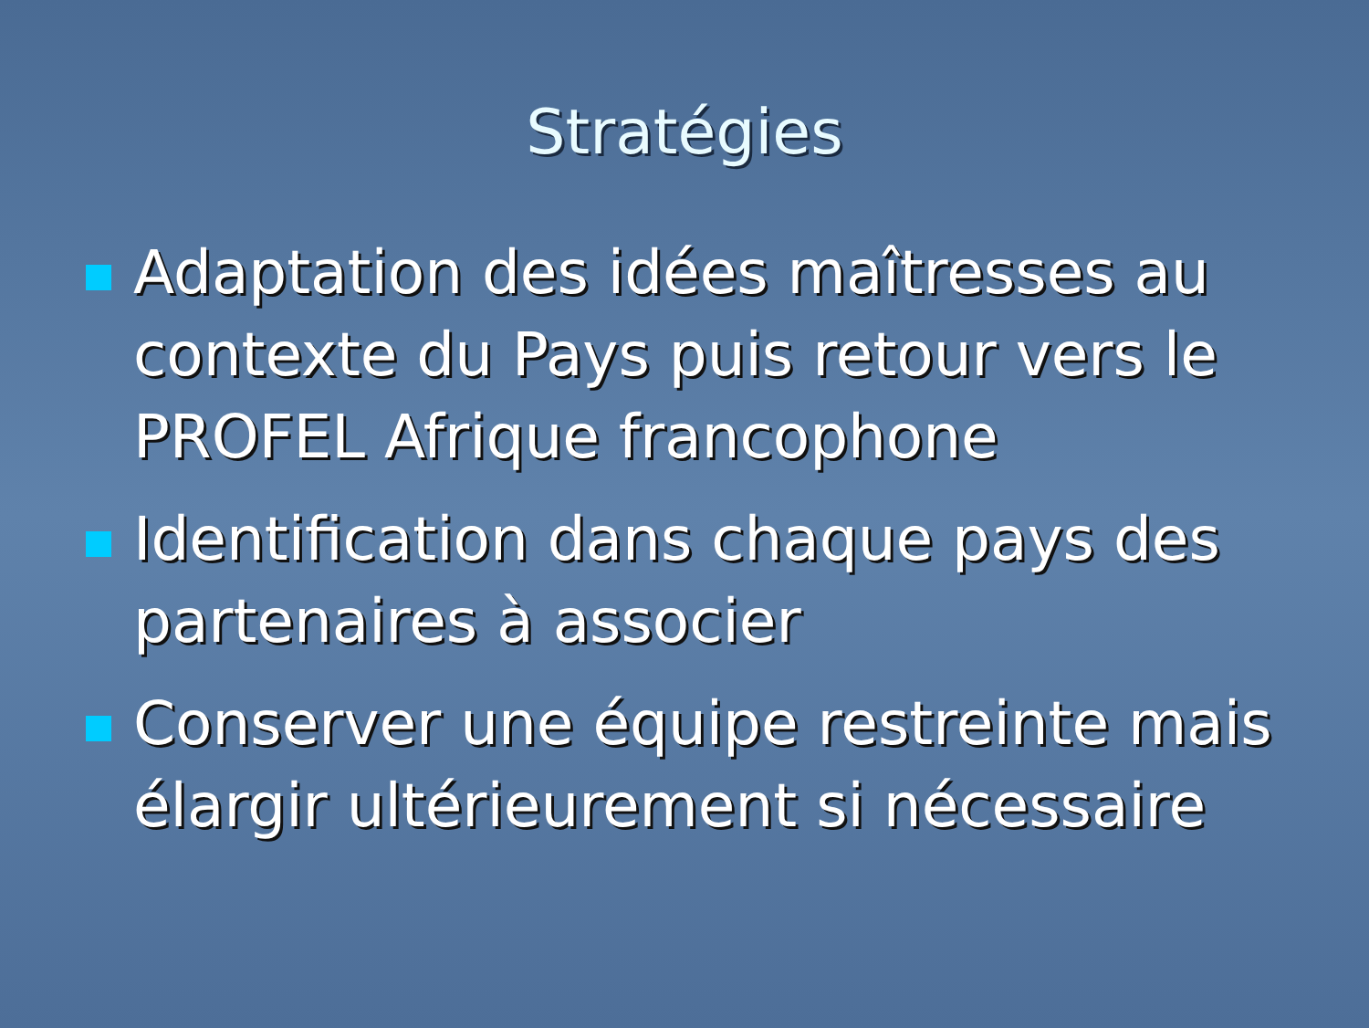Stratégies
Adaptation des idées maîtresses au contexte du Pays puis retour vers le PROFEL Afrique francophone
Identification dans chaque pays des partenaires à associer
Conserver une équipe restreinte mais élargir ultérieurement si nécessaire